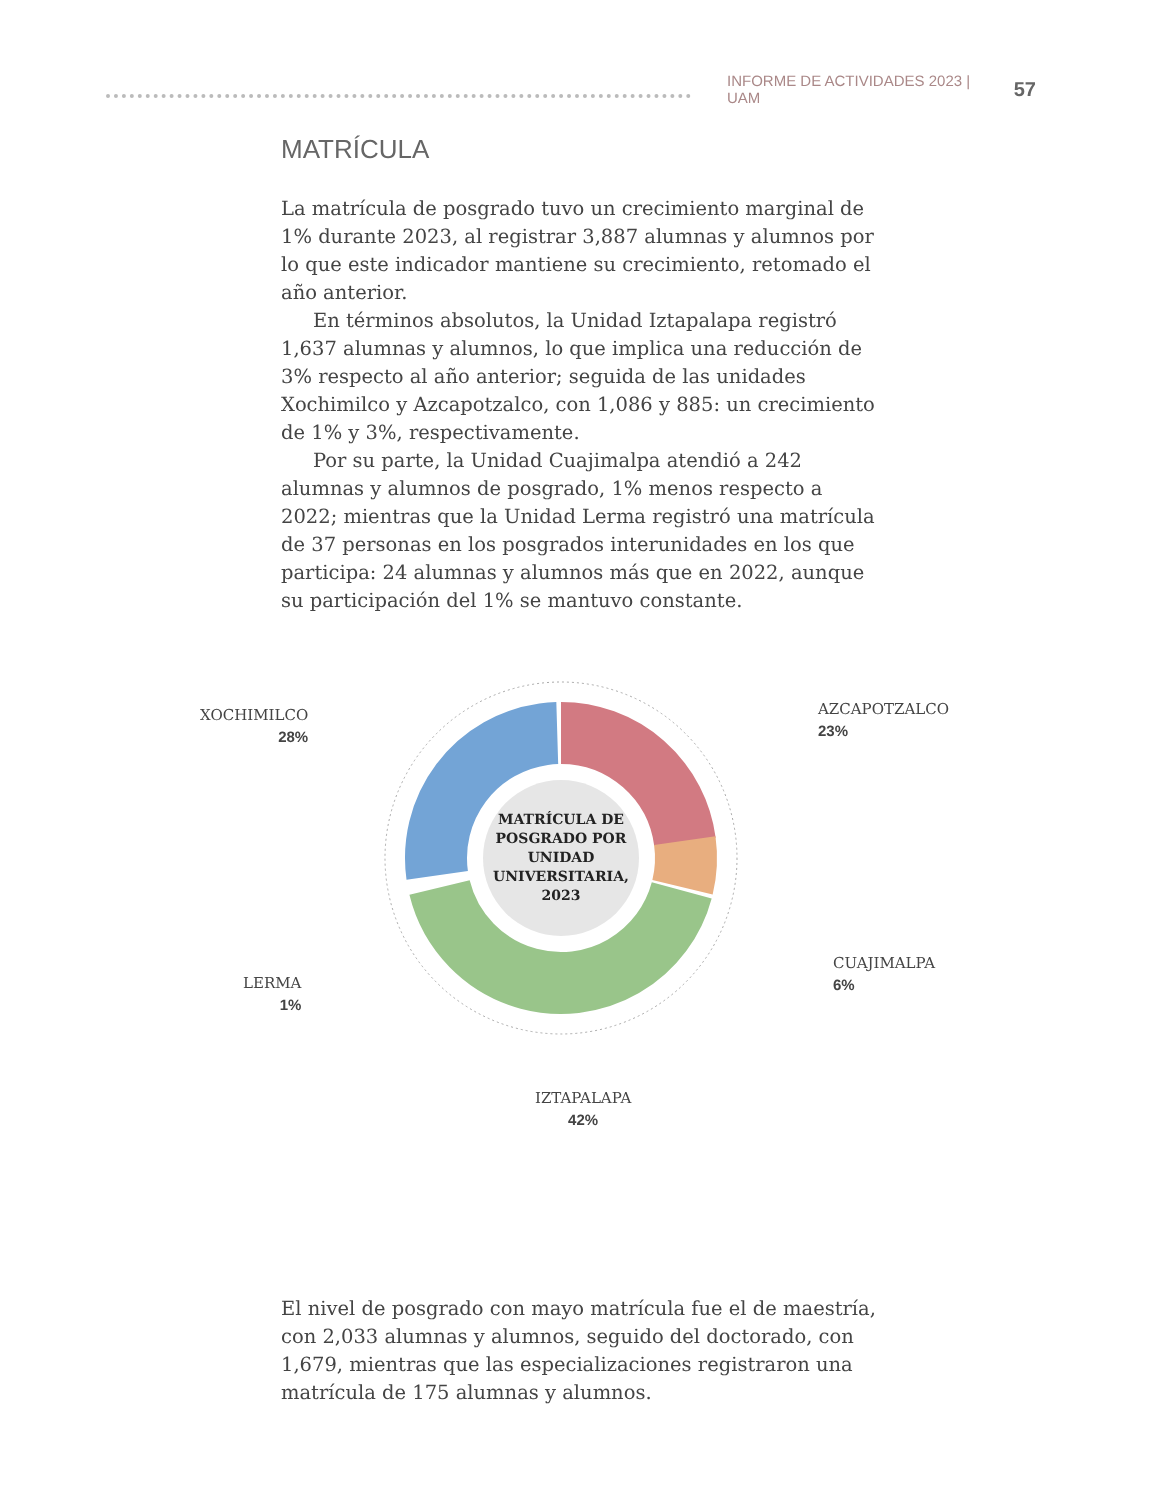INFORME DE ACTIVIDADES 2023 | UAM 57
MATRÍCULA
La matrícula de posgrado tuvo un crecimiento marginal de 1% durante 2023, al registrar 3,887 alumnas y alumnos por lo que este indicador mantiene su crecimiento, retomado el año anterior.
En términos absolutos, la Unidad Iztapalapa registró 1,637 alumnas y alumnos, lo que implica una reducción de 3% respecto al año anterior; seguida de las unidades Xochimilco y Azcapotzalco, con 1,086 y 885: un crecimiento de 1% y 3%, respectivamente.
Por su parte, la Unidad Cuajimalpa atendió a 242 alumnas y alumnos de posgrado, 1% menos respecto a 2022; mientras que la Unidad Lerma registró una matrícula de 37 personas en los posgrados interunidades en los que participa: 24 alumnas y alumnos más que en 2022, aunque su participación del 1% se mantuvo constante.
XOCHIMILCO
28%
AZCAPOTZALCO
23%
CUAJIMALPA
6%
LERMA
1%
IZTAPALAPA
42%
MATRÍCULA DE POSGRADO POR UNIDAD UNIVERSITARIA, 2023
El nivel de posgrado con mayo matrícula fue el de maestría, con 2,033 alumnas y alumnos, seguido del doctorado, con 1,679, mientras que las especializaciones registraron una matrícula de 175 alumnas y alumnos.